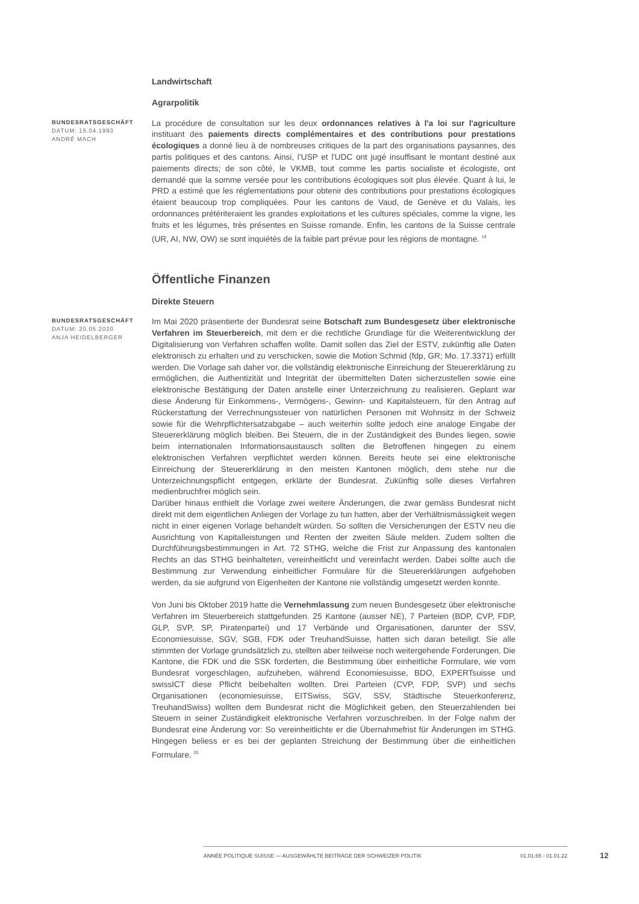Landwirtschaft
Agrarpolitik
BUNDESRATSGESCHÄFT
DATUM: 15.04.1993
ANDRÉ MACH
La procédure de consultation sur les deux ordonnances relatives à l'a loi sur l'agriculture instituant des paiements directs complémentaires et des contributions pour prestations écologiques a donné lieu à de nombreuses critiques de la part des organisations paysannes, des partis politiques et des cantons. Ainsi, l’USP et l'UDC ont jugé insuffisant le montant destiné aux paiements directs; de son côté, le VKMB, tout comme les partis socialiste et écologiste, ont demandé que la somme versée pour les contributions écologiques soit plus élevée. Quant à lui, le PRD a estimé que les réglementations pour obtenir des contributions pour prestations écologiques étaient beaucoup trop compliquées. Pour les cantons de Vaud, de Genève et du Valais, les ordonnances prétériteraient les grandes exploitations et les cultures spéciales, comme la vigne, les fruits et les légumes, très présentes en Suisse romande. Enfin, les cantons de la Suisse centrale (UR, AI, NW, OW) se sont inquiétés de la faible part prévue pour les régions de montagne. <sup>19</sup>
Öffentliche Finanzen
Direkte Steuern
BUNDESRATSGESCHÄFT
DATUM: 20.05.2020
ANJA HEIDELBERGER
Im Mai 2020 präsentierte der Bundesrat seine Botschaft zum Bundesgesetz über elektronische Verfahren im Steuerbereich, mit dem er die rechtliche Grundlage für die Weiterentwicklung der Digitalisierung von Verfahren schaffen wollte. Damit sollen das Ziel der ESTV, zukünftig alle Daten elektronisch zu erhalten und zu verschicken, sowie die Motion Schmid (fdp, GR; Mo. 17.3371) erfüllt werden. Die Vorlage sah daher vor, die vollständig elektronische Einreichung der Steuererklärung zu ermöglichen, die Authentizität und Integrität der übermittelten Daten sicherzustellen sowie eine elektronische Bestätigung der Daten anstelle einer Unterzeichnung zu realisieren. Geplant war diese Änderung für Einkommens-, Vermögens-, Gewinn- und Kapitalsteuern, für den Antrag auf Rückerstattung der Verrechnungssteuer von natürlichen Personen mit Wohnsitz in der Schweiz sowie für die Wehrpflichtersatzabgabe – auch weiterhin sollte jedoch eine analoge Eingabe der Steuererklärung möglich bleiben. Bei Steuern, die in der Zuständigkeit des Bundes liegen, sowie beim internationalen Informationsaustausch sollten die Betroffenen hingegen zu einem elektronischen Verfahren verpflichtet werden können. Bereits heute sei eine elektronische Einreichung der Steuererklärung in den meisten Kantonen möglich, dem stehe nur die Unterzeichnungspflicht entgegen, erklärte der Bundesrat. Zukünftig solle dieses Verfahren medienbruchfrei möglich sein.
Darüber hinaus enthielt die Vorlage zwei weitere Änderungen, die zwar gemäss Bundesrat nicht direkt mit dem eigentlichen Anliegen der Vorlage zu tun hatten, aber der Verhältnismässigkeit wegen nicht in einer eigenen Vorlage behandelt würden. So sollten die Versicherungen der ESTV neu die Ausrichtung von Kapitalleistungen und Renten der zweiten Säule melden. Zudem sollten die Durchführungsbestimmungen in Art. 72 STHG, welche die Frist zur Anpassung des kantonalen Rechts an das STHG beinhalteten, vereinheitlicht und vereinfacht werden. Dabei sollte auch die Bestimmung zur Verwendung einheitlicher Formulare für die Steuererklärungen aufgehoben werden, da sie aufgrund von Eigenheiten der Kantone nie vollständig umgesetzt werden konnte.
Von Juni bis Oktober 2019 hatte die Vernehmlassung zum neuen Bundesgesetz über elektronische Verfahren im Steuerbereich stattgefunden. 25 Kantone (ausser NE), 7 Parteien (BDP, CVP, FDP, GLP, SVP, SP, Piratenpartei) und 17 Verbände und Organisationen, darunter der SSV, Economiesuisse, SGV, SGB, FDK oder TreuhandSuisse, hatten sich daran beteiligt. Sie alle stimmten der Vorlage grundsätzlich zu, stellten aber teilweise noch weitergehende Forderungen. Die Kantone, die FDK und die SSK forderten, die Bestimmung über einheitliche Formulare, wie vom Bundesrat vorgeschlagen, aufzuheben, während Economiesuisse, BDO, EXPERTsuisse und swissICT diese Pflicht beibehalten wollten. Drei Parteien (CVP, FDP, SVP) und sechs Organisationen (economiesuisse, EITSwiss, SGV, SSV, Städtische Steuerkonferenz, TreuhandSwiss) wollten dem Bundesrat nicht die Möglichkeit geben, den Steuerzahlenden bei Steuern in seiner Zuständigkeit elektronische Verfahren vorzuschreiben. In der Folge nahm der Bundesrat eine Änderung vor: So vereinheitlichte er die Übernahmefrist für Änderungen im STHG. Hingegen beliess er es bei der geplanten Streichung der Bestimmung über die einheitlichen Formulare. <sup>20</sup>
ANNÉE POLITIQUE SUISSE — AUSGEWÄHLTE BEITRÄGE DER SCHWEIZER POLITIK 01.01.65 - 01.01.22
12